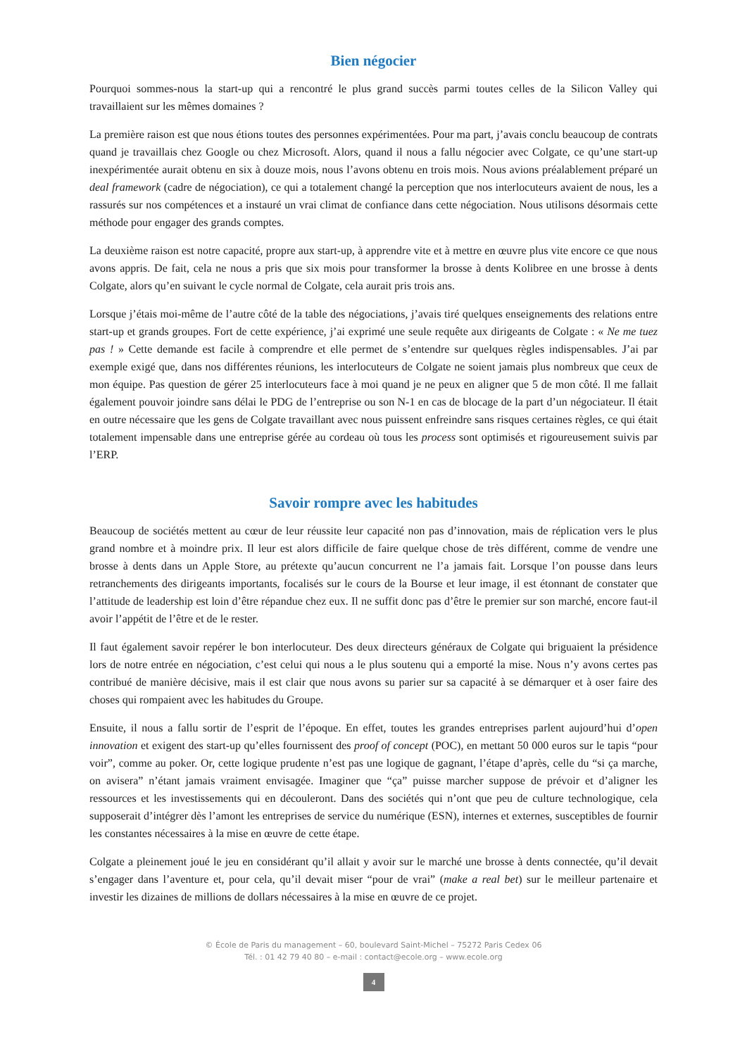Bien négocier
Pourquoi sommes-nous la start-up qui a rencontré le plus grand succès parmi toutes celles de la Silicon Valley qui travaillaient sur les mêmes domaines ?
La première raison est que nous étions toutes des personnes expérimentées. Pour ma part, j’avais conclu beaucoup de contrats quand je travaillais chez Google ou chez Microsoft. Alors, quand il nous a fallu négocier avec Colgate, ce qu’une start-up inexpérimentée aurait obtenu en six à douze mois, nous l’avons obtenu en trois mois. Nous avions préalablement préparé un deal framework (cadre de négociation), ce qui a totalement changé la perception que nos interlocuteurs avaient de nous, les a rassurés sur nos compétences et a instauré un vrai climat de confiance dans cette négociation. Nous utilisons désormais cette méthode pour engager des grands comptes.
La deuxième raison est notre capacité, propre aux start-up, à apprendre vite et à mettre en œuvre plus vite encore ce que nous avons appris. De fait, cela ne nous a pris que six mois pour transformer la brosse à dents Kolibree en une brosse à dents Colgate, alors qu’en suivant le cycle normal de Colgate, cela aurait pris trois ans.
Lorsque j’étais moi-même de l’autre côté de la table des négociations, j’avais tiré quelques enseignements des relations entre start-up et grands groupes. Fort de cette expérience, j’ai exprimé une seule requête aux dirigeants de Colgate : « Ne me tuez pas ! » Cette demande est facile à comprendre et elle permet de s’entendre sur quelques règles indispensables. J’ai par exemple exigé que, dans nos différentes réunions, les interlocuteurs de Colgate ne soient jamais plus nombreux que ceux de mon équipe. Pas question de gérer 25 interlocuteurs face à moi quand je ne peux en aligner que 5 de mon côté. Il me fallait également pouvoir joindre sans délai le PDG de l’entreprise ou son N-1 en cas de blocage de la part d’un négociateur. Il était en outre nécessaire que les gens de Colgate travaillant avec nous puissent enfreindre sans risques certaines règles, ce qui était totalement impensable dans une entreprise gérée au cordeau où tous les process sont optimisés et rigoureusement suivis par l’ERP.
Savoir rompre avec les habitudes
Beaucoup de sociétés mettent au cœur de leur réussite leur capacité non pas d’innovation, mais de réplication vers le plus grand nombre et à moindre prix. Il leur est alors difficile de faire quelque chose de très différent, comme de vendre une brosse à dents dans un Apple Store, au prétexte qu’aucun concurrent ne l’a jamais fait. Lorsque l’on pousse dans leurs retranchements des dirigeants importants, focalisés sur le cours de la Bourse et leur image, il est étonnant de constater que l’attitude de leadership est loin d’être répandue chez eux. Il ne suffit donc pas d’être le premier sur son marché, encore faut-il avoir l’appétit de l’être et de le rester.
Il faut également savoir repérer le bon interlocuteur. Des deux directeurs généraux de Colgate qui briguaient la présidence lors de notre entrée en négociation, c’est celui qui nous a le plus soutenu qui a emporté la mise. Nous n’y avons certes pas contribué de manière décisive, mais il est clair que nous avons su parier sur sa capacité à se démarquer et à oser faire des choses qui rompaient avec les habitudes du Groupe.
Ensuite, il nous a fallu sortir de l’esprit de l’époque. En effet, toutes les grandes entreprises parlent aujourd’hui d’open innovation et exigent des start-up qu’elles fournissent des proof of concept (POC), en mettant 50 000 euros sur le tapis “pour voir”, comme au poker. Or, cette logique prudente n’est pas une logique de gagnant, l’étape d’après, celle du “si ça marche, on avisera” n’étant jamais vraiment envisagée. Imaginer que “ça” puisse marcher suppose de prévoir et d’aligner les ressources et les investissements qui en découleront. Dans des sociétés qui n’ont que peu de culture technologique, cela supposerait d’intégrer dès l’amont les entreprises de service du numérique (ESN), internes et externes, susceptibles de fournir les constantes nécessaires à la mise en œuvre de cette étape.
Colgate a pleinement joué le jeu en considérant qu’il allait y avoir sur le marché une brosse à dents connectée, qu’il devait s’engager dans l’aventure et, pour cela, qu’il devait miser “pour de vrai” (make a real bet) sur le meilleur partenaire et investir les dizaines de millions de dollars nécessaires à la mise en œuvre de ce projet.
© École de Paris du management – 60, boulevard Saint-Michel – 75272 Paris Cedex 06
Tél. : 01 42 79 40 80 – e-mail : contact@ecole.org – www.ecole.org
4